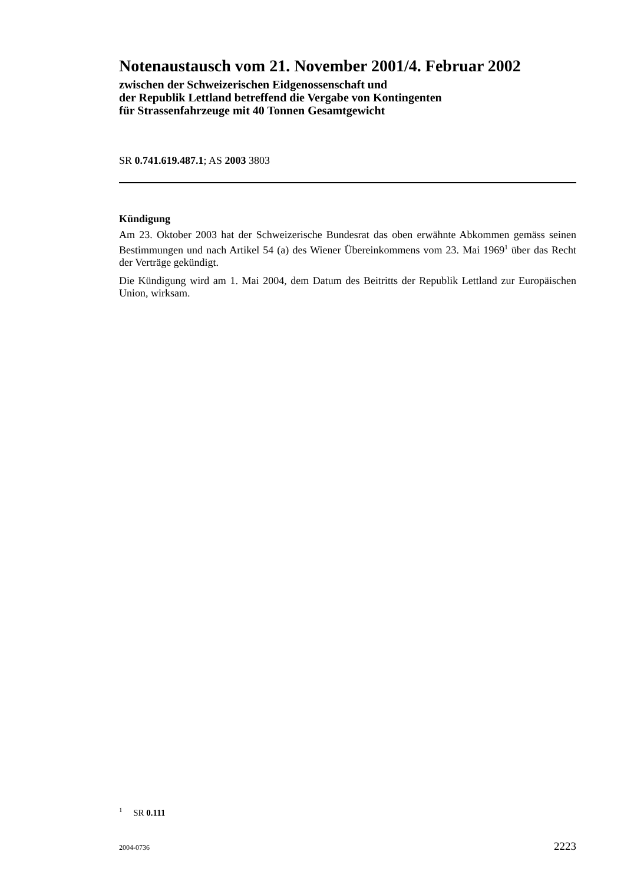Notenaustausch vom 21. November 2001/4. Februar 2002
zwischen der Schweizerischen Eidgenossenschaft und
der Republik Lettland betreffend die Vergabe von Kontingenten
für Strassenfahrzeuge mit 40 Tonnen Gesamtgewicht
SR 0.741.619.487.1; AS 2003 3803
Kündigung
Am 23. Oktober 2003 hat der Schweizerische Bundesrat das oben erwähnte Abkommen gemäss seinen Bestimmungen und nach Artikel 54 (a) des Wiener Übereinkommens vom 23. Mai 1969<sup>1</sup> über das Recht der Verträge gekündigt.
Die Kündigung wird am 1. Mai 2004, dem Datum des Beitritts der Republik Lettland zur Europäischen Union, wirksam.
<sup>1</sup> SR 0.111
2004-0736 2223